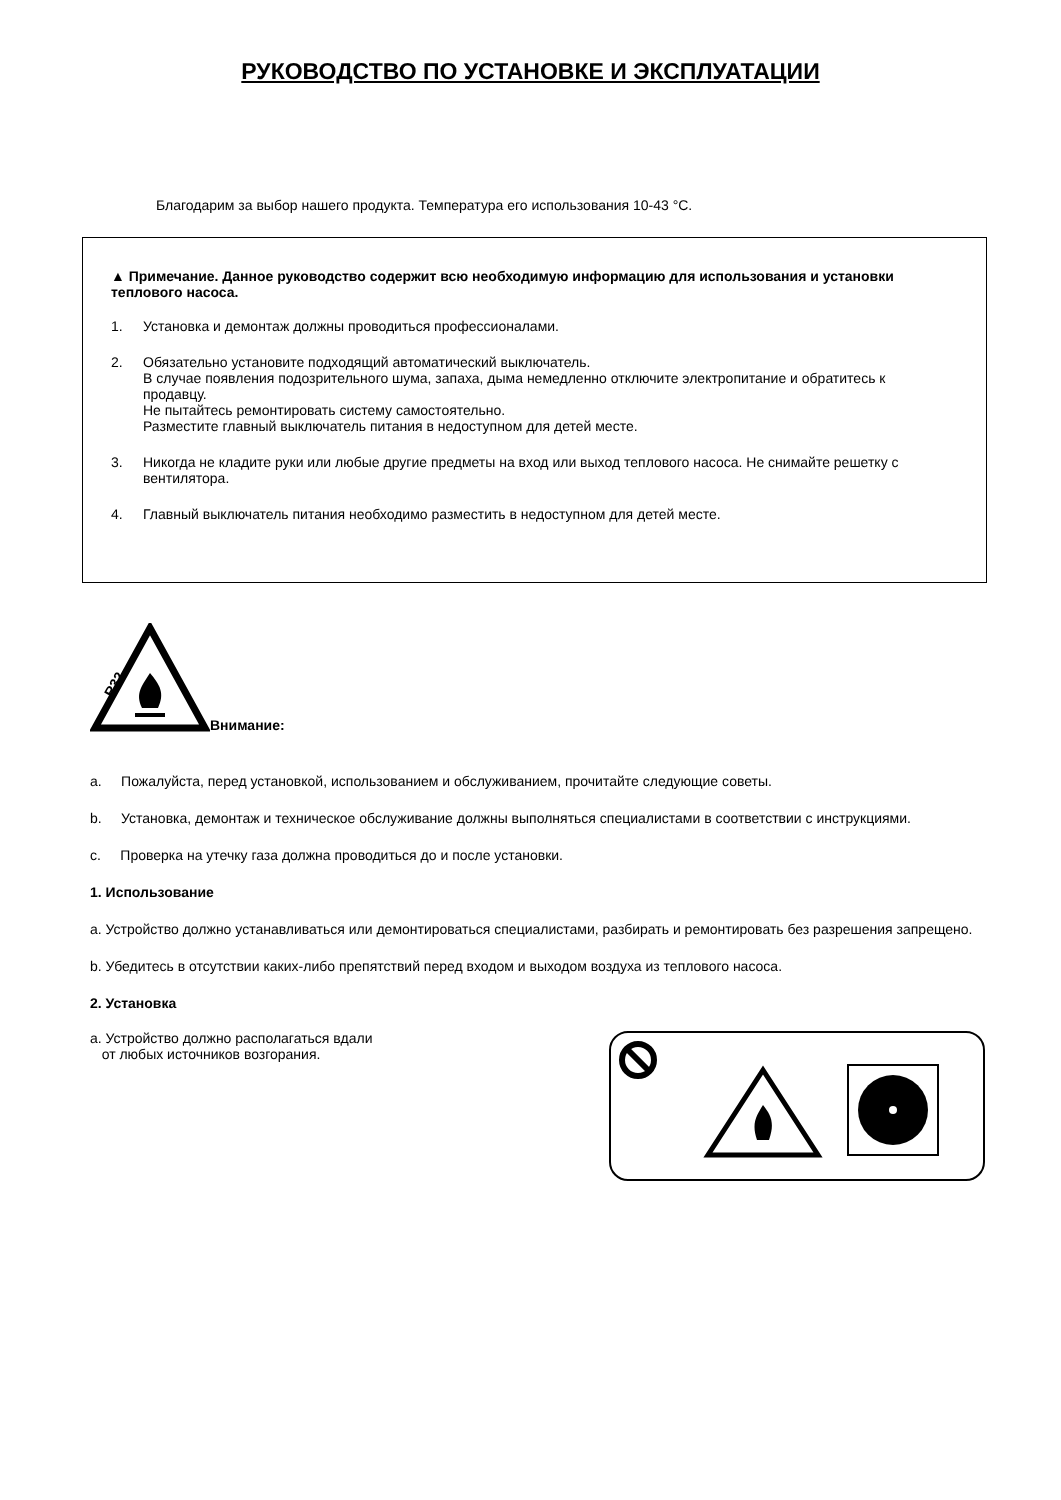РУКОВОДСТВО ПО УСТАНОВКЕ И ЭКСПЛУАТАЦИИ
Благодарим за выбор нашего продукта. Температура его использования 10-43 °C.
▲ Примечание. Данное руководство содержит всю необходимую информацию для использования и установки теплового насоса.
1. Установка и демонтаж должны проводиться профессионалами.
2. Обязательно установите подходящий автоматический выключатель.
В случае появления подозрительного шума, запаха, дыма немедленно отключите электропитание и обратитесь к продавцу.
Не пытайтесь ремонтировать систему самостоятельно.
Разместите главный выключатель питания в недоступном для детей месте.
3. Никогда не кладите руки или любые другие предметы на вход или выход теплового насоса. Не снимайте решетку с вентилятора.
4. Главный выключатель питания необходимо разместить в недоступном для детей месте.
R32
Внимание:
a. Пожалуйста, перед установкой, использованием и обслуживанием, прочитайте следующие советы.
b. Установка, демонтаж и техническое обслуживание должны выполняться специалистами в соответствии с инструкциями.
c. Проверка на утечку газа должна проводиться до и после установки.
1. Использование
a. Устройство должно устанавливаться или демонтироваться специалистами, разбирать и ремонтировать без разрешения запрещено.
b. Убедитесь в отсутствии каких-либо препятствий перед входом и выходом воздуха из теплового насоса.
2. Установка
a. Устройство должно располагаться вдали
от любых источников возгорания.